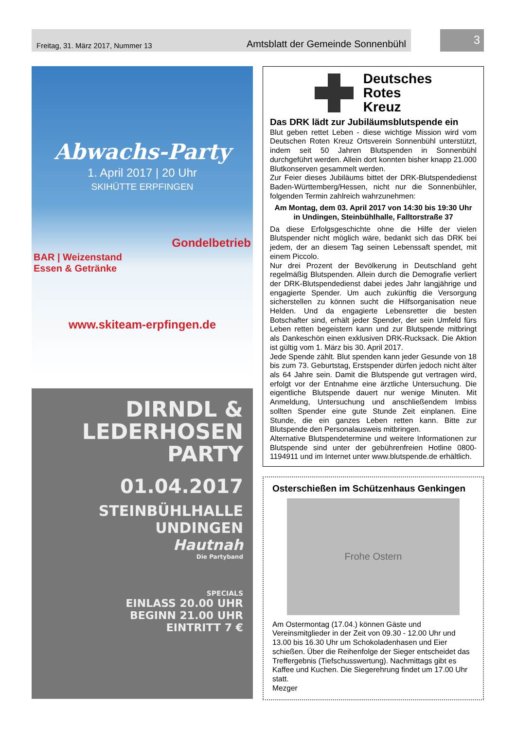Freitag, 31. März 2017, Nummer 13 Amtsblatt der Gemeinde Sonnenbühl
3
Abwachs-Party
1. April 2017 | 20 Uhr
SKIHÜTTE ERPFINGEN
Gondelbetrieb
BAR | Weizenstand
Essen & Getränke
www.skiteam-erpfingen.de
DIRNDL &
LEDERHOSEN
PARTY
01.04.2017
STEINBÜHLHALLE
UNDINGEN
Hautnah
Die Partyband
SPECIALS
EINLASS 20.00 UHR
BEGINN 21.00 UHR
EINTRITT 7 €
Deutsches
Rotes
Kreuz
Das DRK lädt zur Jubiläumsblutspende ein
Blut geben rettet Leben - diese wichtige Mission wird vom Deutschen Roten Kreuz Ortsverein Sonnenbühl unterstützt, indem seit 50 Jahren Blutspenden in Sonnenbühl durchgeführt werden. Allein dort konnten bisher knapp 21.000 Blutkonserven gesammelt werden.
Zur Feier dieses Jubiläums bittet der DRK-Blutspendedienst Baden-Württemberg/Hessen, nicht nur die Sonnenbühler, folgenden Termin zahlreich wahrzunehmen:
Am Montag, dem 03. April 2017 von 14:30 bis 19:30 Uhr
in Undingen, Steinbühlhalle, Falltorstraße 37
Da diese Erfolgsgeschichte ohne die Hilfe der vielen Blutspender nicht möglich wäre, bedankt sich das DRK bei jedem, der an diesem Tag seinen Lebenssaft spendet, mit einem Piccolo.
Nur drei Prozent der Bevölkerung in Deutschland geht regelmäßig Blutspenden. Allein durch die Demografie verliert der DRK-Blutspendedienst dabei jedes Jahr langjährige und engagierte Spender. Um auch zukünftig die Versorgung sicherstellen zu können sucht die Hilfsorganisation neue Helden. Und da engagierte Lebensretter die besten Botschafter sind, erhält jeder Spender, der sein Umfeld fürs Leben retten begeistern kann und zur Blutspende mitbringt als Dankeschön einen exklusiven DRK-Rucksack. Die Aktion ist gültig vom 1. März bis 30. April 2017.
Jede Spende zählt. Blut spenden kann jeder Gesunde von 18 bis zum 73. Geburtstag, Erstspender dürfen jedoch nicht älter als 64 Jahre sein. Damit die Blutspende gut vertragen wird, erfolgt vor der Entnahme eine ärztliche Untersuchung. Die eigentliche Blutspende dauert nur wenige Minuten. Mit Anmeldung, Untersuchung und anschließendem Imbiss sollten Spender eine gute Stunde Zeit einplanen. Eine Stunde, die ein ganzes Leben retten kann. Bitte zur Blutspende den Personalausweis mitbringen.
Alternative Blutspendetermine und weitere Informationen zur Blutspende sind unter der gebührenfreien Hotline 0800-1194911 und im Internet unter www.blutspende.de erhältlich.
Osterschießen im Schützenhaus Genkingen
Frohe Ostern
Am Ostermontag (17.04.) können Gäste und Vereinsmitglieder in der Zeit von 09.30 - 12.00 Uhr und 13.00 bis 16.30 Uhr um Schokoladenhasen und Eier schießen. Über die Reihenfolge der Sieger entscheidet das Treffergebnis (Tiefschusswertung). Nachmittags gibt es Kaffee und Kuchen. Die Siegerehrung findet um 17.00 Uhr statt.
Mezger